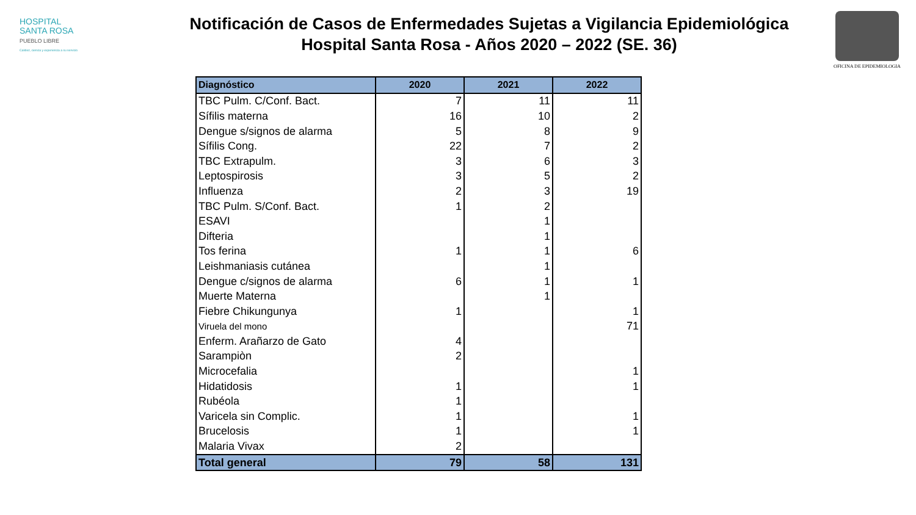HOSPITAL
SANTA ROSA
PUEBLO LIBRE
Calidez, ciencia y experiencia a su servicio
Notificación de Casos de Enfermedades Sujetas a Vigilancia Epidemiológica
Hospital Santa Rosa - Años 2020 – 2022 (SE. 36)
OFICINA DE EPIDEMIOLOGIA
| Diagnóstico | 2020 | 2021 | 2022 |
| --- | --- | --- | --- |
| TBC Pulm. C/Conf. Bact. | 7 | 11 | 11 |
| Sífilis materna | 16 | 10 | 2 |
| Dengue s/signos de alarma | 5 | 8 | 9 |
| Sífilis Cong. | 22 | 7 | 2 |
| TBC Extrapulm. | 3 | 6 | 3 |
| Leptospirosis | 3 | 5 | 2 |
| Influenza | 2 | 3 | 19 |
| TBC Pulm. S/Conf. Bact. | 1 | 2 | |
| ESAVI | | 1 | |
| Difteria | | 1 | |
| Tos ferina | 1 | 1 | 6 |
| Leishmaniasis cutánea | | 1 | |
| Dengue c/signos de alarma | 6 | 1 | 1 |
| Muerte Materna | | 1 | |
| Fiebre Chikungunya | 1 | | 1 |
| Viruela del mono | | | 71 |
| Enferm. Arañarzo de Gato | 4 | | |
| Sarampiòn | 2 | | |
| Microcefalia | | | 1 |
| Hidatidosis | 1 | | 1 |
| Rubéola | 1 | | |
| Varicela sin Complic. | 1 | | 1 |
| Brucelosis | 1 | | 1 |
| Malaria Vivax | 2 | | |
| Total general | 79 | 58 | 131 |